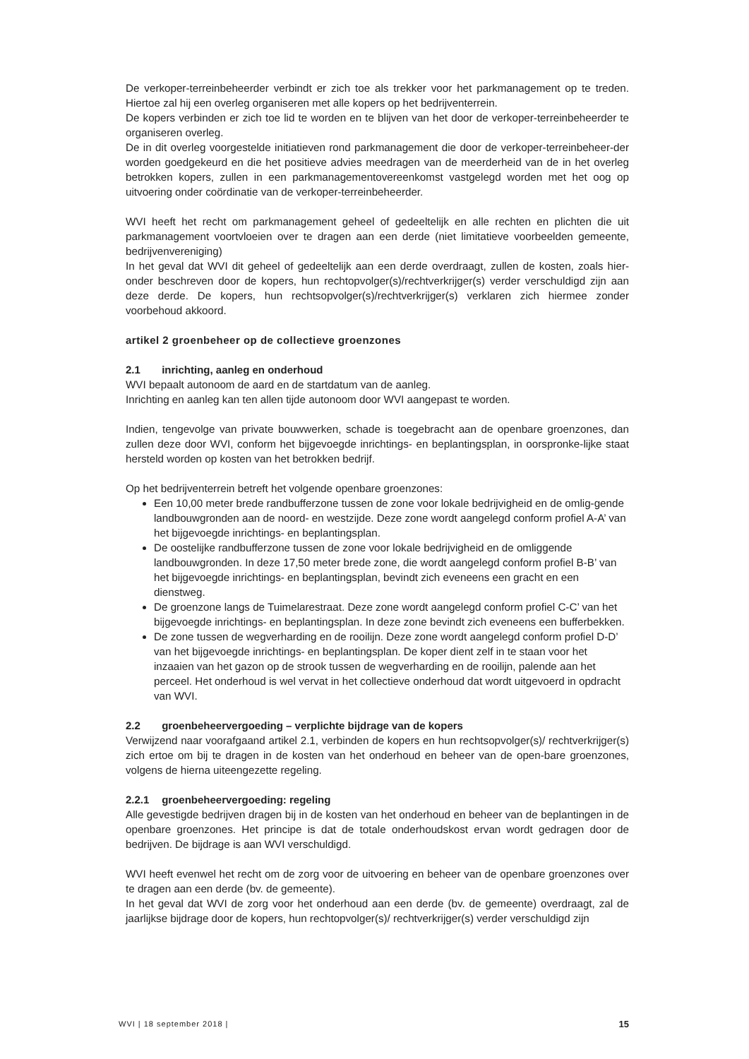De verkoper-terreinbeheerder verbindt er zich toe als trekker voor het parkmanagement op te treden. Hiertoe zal hij een overleg organiseren met alle kopers op het bedrijventerrein.
De kopers verbinden er zich toe lid te worden en te blijven van het door de verkoper-terreinbeheerder te organiseren overleg.
De in dit overleg voorgestelde initiatieven rond parkmanagement die door de verkoper-terreinbeheer-der worden goedgekeurd en die het positieve advies meedragen van de meerderheid van de in het overleg betrokken kopers, zullen in een parkmanagementovereenkomst vastgelegd worden met het oog op uitvoering onder coördinatie van de verkoper-terreinbeheerder.
WVI heeft het recht om parkmanagement geheel of gedeeltelijk en alle rechten en plichten die uit parkmanagement voortvloeien over te dragen aan een derde (niet limitatieve voorbeelden gemeente, bedrijvenvereniging)
In het geval dat WVI dit geheel of gedeeltelijk aan een derde overdraagt, zullen de kosten, zoals hier-onder beschreven door de kopers, hun rechtopvolger(s)/rechtverkrijger(s) verder verschuldigd zijn aan deze derde. De kopers, hun rechtsopvolger(s)/rechtverkrijger(s) verklaren zich hiermee zonder voorbehoud akkoord.
artikel 2 groenbeheer op de collectieve groenzones
2.1 inrichting, aanleg en onderhoud
WVI bepaalt autonoom de aard en de startdatum van de aanleg.
Inrichting en aanleg kan ten allen tijde autonoom door WVI aangepast te worden.
Indien, tengevolge van private bouwwerken, schade is toegebracht aan de openbare groenzones, dan zullen deze door WVI, conform het bijgevoegde inrichtings- en beplantingsplan, in oorspronke-lijke staat hersteld worden op kosten van het betrokken bedrijf.
Op het bedrijventerrein betreft het volgende openbare groenzones:
Een 10,00 meter brede randbufferzone tussen de zone voor lokale bedrijvigheid en de omlig-gende landbouwgronden aan de noord- en westzijde. Deze zone wordt aangelegd conform profiel A-A’ van het bijgevoegde inrichtings- en beplantingsplan.
De oostelijke randbufferzone tussen de zone voor lokale bedrijvigheid en de omliggende landbouwgronden. In deze 17,50 meter brede zone, die wordt aangelegd conform profiel B-B’ van het bijgevoegde inrichtings- en beplantingsplan, bevindt zich eveneens een gracht en een dienstweg.
De groenzone langs de Tuimelarestraat. Deze zone wordt aangelegd conform profiel C-C’ van het bijgevoegde inrichtings- en beplantingsplan. In deze zone bevindt zich eveneens een bufferbekken.
De zone tussen de wegverharding en de rooilijn. Deze zone wordt aangelegd conform profiel D-D’ van het bijgevoegde inrichtings- en beplantingsplan. De koper dient zelf in te staan voor het inzaaien van het gazon op de strook tussen de wegverharding en de rooilijn, palende aan het perceel. Het onderhoud is wel vervat in het collectieve onderhoud dat wordt uitgevoerd in opdracht van WVI.
2.2 groenbeheervergoeding – verplichte bijdrage van de kopers
Verwijzend naar voorafgaand artikel 2.1, verbinden de kopers en hun rechtsopvolger(s)/ rechtverkrijger(s) zich ertoe om bij te dragen in de kosten van het onderhoud en beheer van de open-bare groenzones, volgens de hierna uiteengezette regeling.
2.2.1 groenbeheervergoeding: regeling
Alle gevestigde bedrijven dragen bij in de kosten van het onderhoud en beheer van de beplantingen in de openbare groenzones. Het principe is dat de totale onderhoudskost ervan wordt gedragen door de bedrijven. De bijdrage is aan WVI verschuldigd.
WVI heeft evenwel het recht om de zorg voor de uitvoering en beheer van de openbare groenzones over te dragen aan een derde (bv. de gemeente).
In het geval dat WVI de zorg voor het onderhoud aan een derde (bv. de gemeente) overdraagt, zal de jaarlijkse bijdrage door de kopers, hun rechtopvolger(s)/ rechtverkrijger(s) verder verschuldigd zijn
WVI | 18 september 2018 | 15